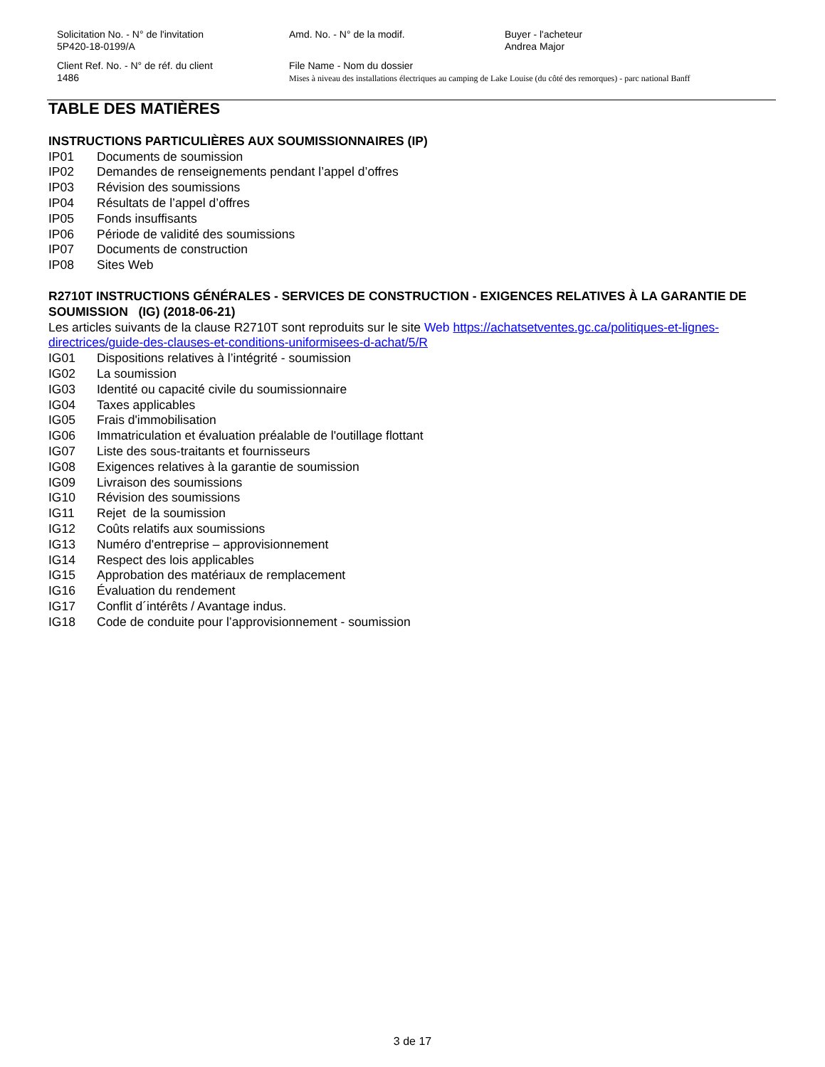Solicitation No. - N° de l'invitation
5P420-18-0199/A
Amd. No. - N° de la modif. Buyer - l'acheteur
Andrea Major
Client Ref. No. - N° de réf. du client
1486
File Name - Nom du dossier
Mises à niveau des installations électriques au camping de Lake Louise (du côté des remorques) - parc national Banff
TABLE DES MATIÈRES
INSTRUCTIONS PARTICULIÈRES AUX SOUMISSIONNAIRES (IP)
IP01 Documents de soumission
IP02 Demandes de renseignements pendant l’appel d’offres
IP03 Révision des soumissions
IP04 Résultats de l’appel d’offres
IP05 Fonds insuffisants
IP06 Période de validité des soumissions
IP07 Documents de construction
IP08 Sites Web
R2710T INSTRUCTIONS GÉNÉRALES - SERVICES DE CONSTRUCTION - EXIGENCES RELATIVES À LA GARANTIE DE SOUMISSION (IG) (2018-06-21)
Les articles suivants de la clause R2710T sont reproduits sur le site Web https://achatsetventes.gc.ca/politiques-et-lignes-directrices/guide-des-clauses-et-conditions-uniformisees-d-achat/5/R
IG01 Dispositions relatives à l’intégrité - soumission
IG02 La soumission
IG03 Identité ou capacité civile du soumissionnaire
IG04 Taxes applicables
IG05 Frais d'immobilisation
IG06 Immatriculation et évaluation préalable de l'outillage flottant
IG07 Liste des sous-traitants et fournisseurs
IG08 Exigences relatives à la garantie de soumission
IG09 Livraison des soumissions
IG10 Révision des soumissions
IG11 Rejet de la soumission
IG12 Coûts relatifs aux soumissions
IG13 Numéro d'entreprise – approvisionnement
IG14 Respect des lois applicables
IG15 Approbation des matériaux de remplacement
IG16 Évaluation du rendement
IG17 Conflit d´intérêts / Avantage indus.
IG18 Code de conduite pour l’approvisionnement - soumission
3 de 17